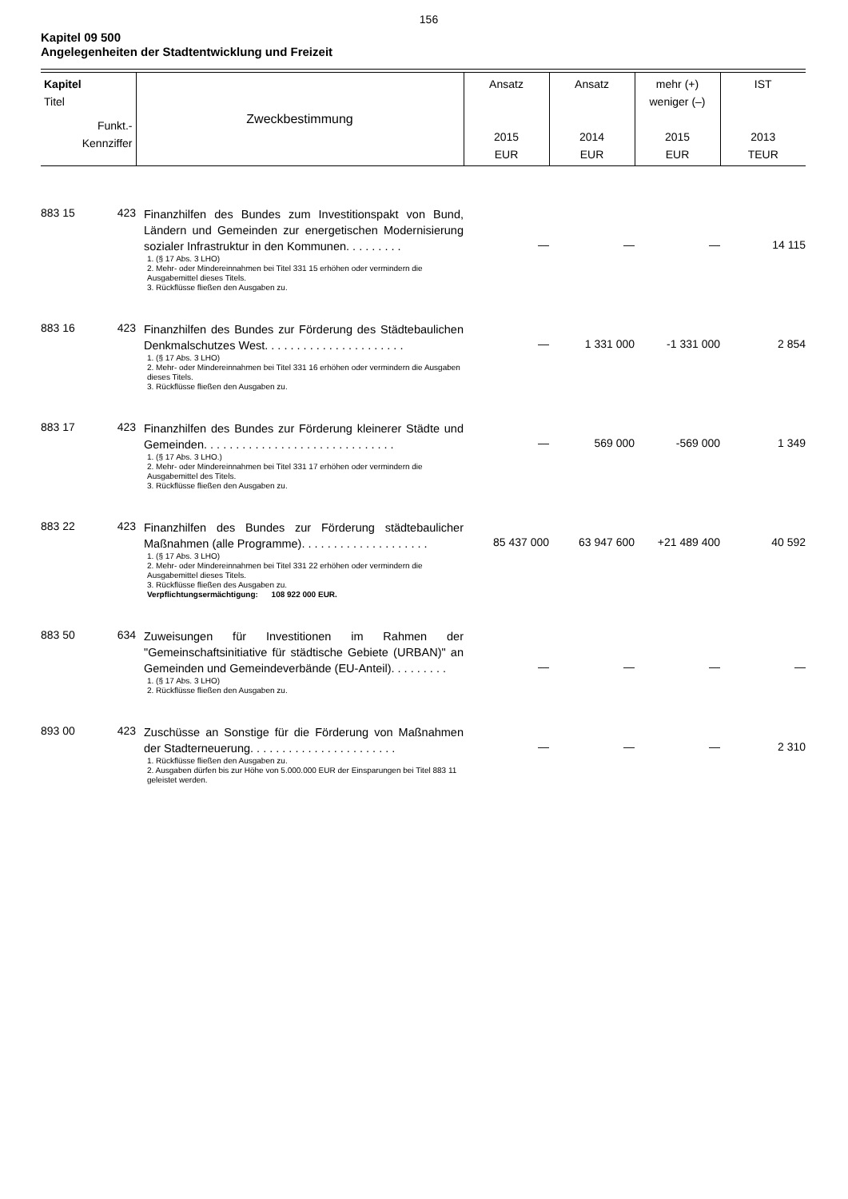156
Kapitel 09 500
Angelegenheiten der Stadtentwicklung und Freizeit
| Kapitel Titel Funkt.- Kennziffer | | Zweckbestimmung | Ansatz 2015 EUR | Ansatz 2014 EUR | mehr (+) weniger (–) 2015 EUR | IST 2013 TEUR |
| --- | --- | --- | --- | --- | --- | --- |
| 883 15 | 423 | Finanzhilfen des Bundes zum Investitionspakt von Bund, Ländern und Gemeinden zur energetischen Modernisierung sozialer Infrastruktur in den Kommunen. . . . . . . . . 1. (§ 17 Abs. 3 LHO) 2. Mehr- oder Mindereinnahmen bei Titel 331 15 erhöhen oder vermindern die Ausgabemittel dieses Titels. 3. Rückflüsse fließen den Ausgaben zu. | — | — | — | 14 115 |
| 883 16 | 423 | Finanzhilfen des Bundes zur Förderung des Städtebaulichen Denkmalschutzes West. . . . . . . . . . . . . . . . . . . . . . 1. (§ 17 Abs. 3 LHO) 2. Mehr- oder Mindereinnahmen bei Titel 331 16 erhöhen oder vermindern die Ausgaben dieses Titels. 3. Rückflüsse fließen den Ausgaben zu. | — | 1 331 000 | -1 331 000 | 2 854 |
| 883 17 | 423 | Finanzhilfen des Bundes zur Förderung kleinerer Städte und Gemeinden. . . . . . . . . . . . . . . . . . . . . . . . . . . . . . 1. (§ 17 Abs. 3 LHO.) 2. Mehr- oder Mindereinnahmen bei Titel 331 17 erhöhen oder vermindern die Ausgabemittel des Titels. 3. Rückflüsse fließen den Ausgaben zu. | — | 569 000 | -569 000 | 1 349 |
| 883 22 | 423 | Finanzhilfen des Bundes zur Förderung städtebaulicher Maßnahmen (alle Programme). . . . . . . . . . . . . . . . . . . . 1. (§ 17 Abs. 3 LHO) 2. Mehr- oder Mindereinnahmen bei Titel 331 22 erhöhen oder vermindern die Ausgabemittel dieses Titels. 3. Rückflüsse fließen des Ausgaben zu. Verpflichtungsermächtigung: 108 922 000 EUR. | 85 437 000 | 63 947 600 | +21 489 400 | 40 592 |
| 883 50 | 634 | Zuweisungen für Investitionen im Rahmen der "Gemeinschaftsinitiative für städtische Gebiete (URBAN)" an Gemeinden und Gemeindeverbände (EU-Anteil). . . . . . . . . 1. (§ 17 Abs. 3 LHO) 2. Rückflüsse fließen den Ausgaben zu. | — | — | — | — |
| 893 00 | 423 | Zuschüsse an Sonstige für die Förderung von Maßnahmen der Stadterneuerung. . . . . . . . . . . . . . . . . . . . . . . 1. Rückflüsse fließen den Ausgaben zu. 2. Ausgaben dürfen bis zur Höhe von 5.000.000 EUR der Einsparungen bei Titel 883 11 geleistet werden. | — | — | — | 2 310 |